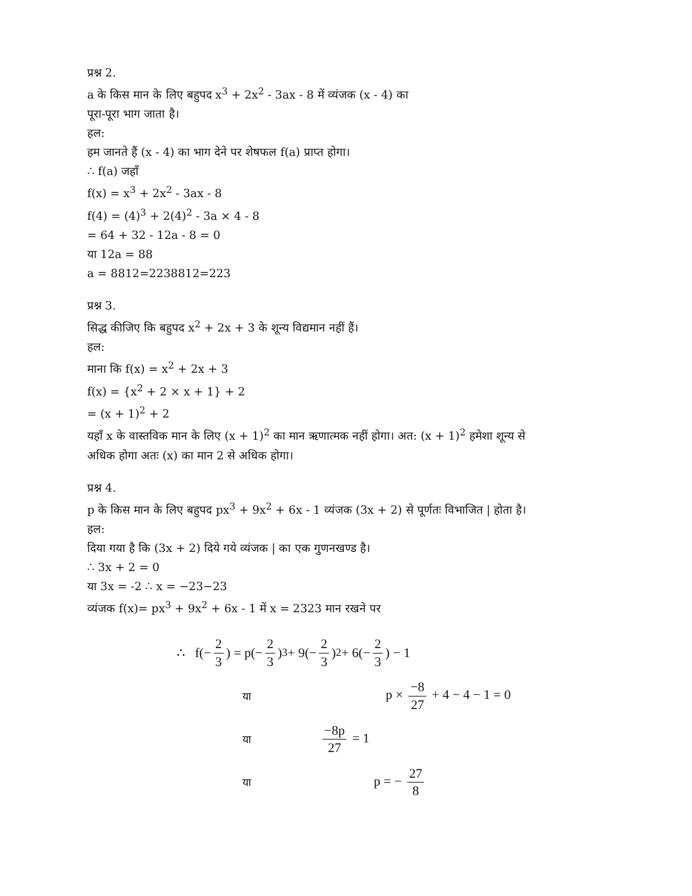प्रश्न 2.
a के किस मान के लिए बहुपद x<sup>3</sup> + 2x<sup>2</sup> - 3ax - 8 में व्यंजक (x - 4) का
पूरा-पूरा भाग जाता है।
हल:
हम जानते हैं (x - 4) का भाग देने पर शेषफल f(a) प्राप्त होगा।
∴ f(a) जहाँ
f(x) = x<sup>3</sup> + 2x<sup>2</sup> - 3ax - 8
f(4) = (4)<sup>3</sup> + 2(4)<sup>2</sup> - 3a × 4 - 8
= 64 + 32 - 12a - 8 = 0
या 12a = 88
a = 8812=2238812=223
प्रश्न 3.
सिद्ध कीजिए कि बहुपद x<sup>2</sup> + 2x + 3 के शून्य विद्यमान नहीं हैं।
हल:
माना कि f(x) = x<sup>2</sup> + 2x + 3
f(x) = {x<sup>2</sup> + 2 × x + 1} + 2
= (x + 1)<sup>2</sup> + 2
यहाँ x के वास्तविक मान के लिए (x + 1)<sup>2</sup> का मान ऋणात्मक नहीं होगा। अत: (x + 1)<sup>2</sup> हमेशा शून्य से
अधिक होगा अतः (x) का मान 2 से अधिक होगा।
प्रश्न 4.
p के किस मान के लिए बहुपद px<sup>3</sup> + 9x<sup>2</sup> + 6x - 1 व्यंजक (3x + 2) से पूर्णतः विभाजित | होता है।
हल:
दिया गया है कि (3x + 2) दिये गये व्यंजक | का एक गुणनखण्ड है।
∴ 3x + 2 = 0
या 3x = -2 ∴ x = −23−23
व्यंजक f(x)= px<sup>3</sup> + 9x<sup>2</sup> + 6x - 1 में x = 2323 मान रखने पर
∴ f(− 2 3) = p(− 2 3)<sup>3</sup> + 9(− 2 3)<sup>2</sup> + 6(− 2 3) − 1
या p × −8 27 + 4 − 4 − 1 = 0
या −8p 27 = 1
या p = − 27 8